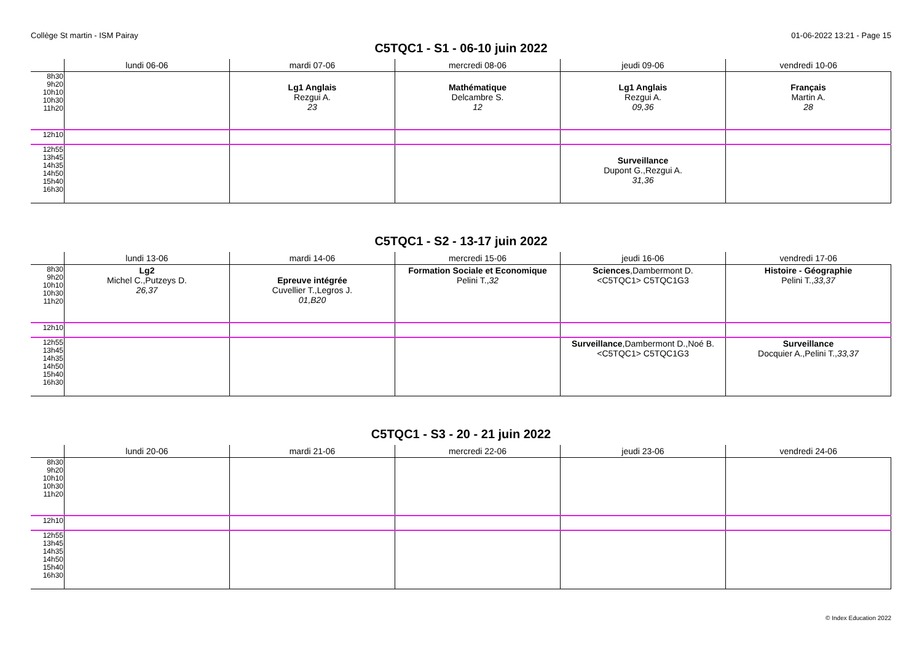Collège St martin - ISM Pairay 01-06-2022 13:21 - Page 15
C5TQC1 - S1 - 06-10 juin 2022
| | lundi 06-06 | mardi 07-06 | mercredi 08-06 | jeudi 09-06 | vendredi 10-06 |
| --- | --- | --- | --- | --- | --- |
| 8h30 9h20 10h10 10h30 11h20 | | Lg1 Anglais Rezgui A. 23 | Mathématique Delcambre S. 12 | Lg1 Anglais Rezgui A. 09,36 | Français Martin A. 28 |
| 12h10 | | | | | |
| 12h55 13h45 14h35 14h50 15h40 16h30 | | | | Surveillance Dupont G.,Rezgui A. 31,36 | |
C5TQC1 - S2 - 13-17 juin 2022
| | lundi 13-06 | mardi 14-06 | mercredi 15-06 | jeudi 16-06 | vendredi 17-06 |
| --- | --- | --- | --- | --- | --- |
| 8h30 9h20 10h10 10h30 11h20 | Lg2 Michel C.,Putzeys D. 26,37 | Epreuve intégrée Cuvellier T.,Legros J. 01,B20 | Formation Sociale et Economique Pelini T., 32 | Sciences ,Dambermont D. <C5TQC1> C5TQC1G3 | Histoire - Géographie Pelini T., 33,37 |
| 12h10 | | | | | |
| 12h55 13h45 14h35 14h50 15h40 16h30 | | | | Surveillance ,Dambermont D.,Noé B. <C5TQC1> C5TQC1G3 | Surveillance Docquier A.,Pelini T., 33,37 |
C5TQC1 - S3 - 20 - 21 juin 2022
| | lundi 20-06 | mardi 21-06 | mercredi 22-06 | jeudi 23-06 | vendredi 24-06 |
| --- | --- | --- | --- | --- | --- |
| 8h30 9h20 10h10 10h30 11h20 | | | | | |
| 12h10 | | | | | |
| 12h55 13h45 14h35 14h50 15h40 16h30 | | | | | |
© Index Education 2022